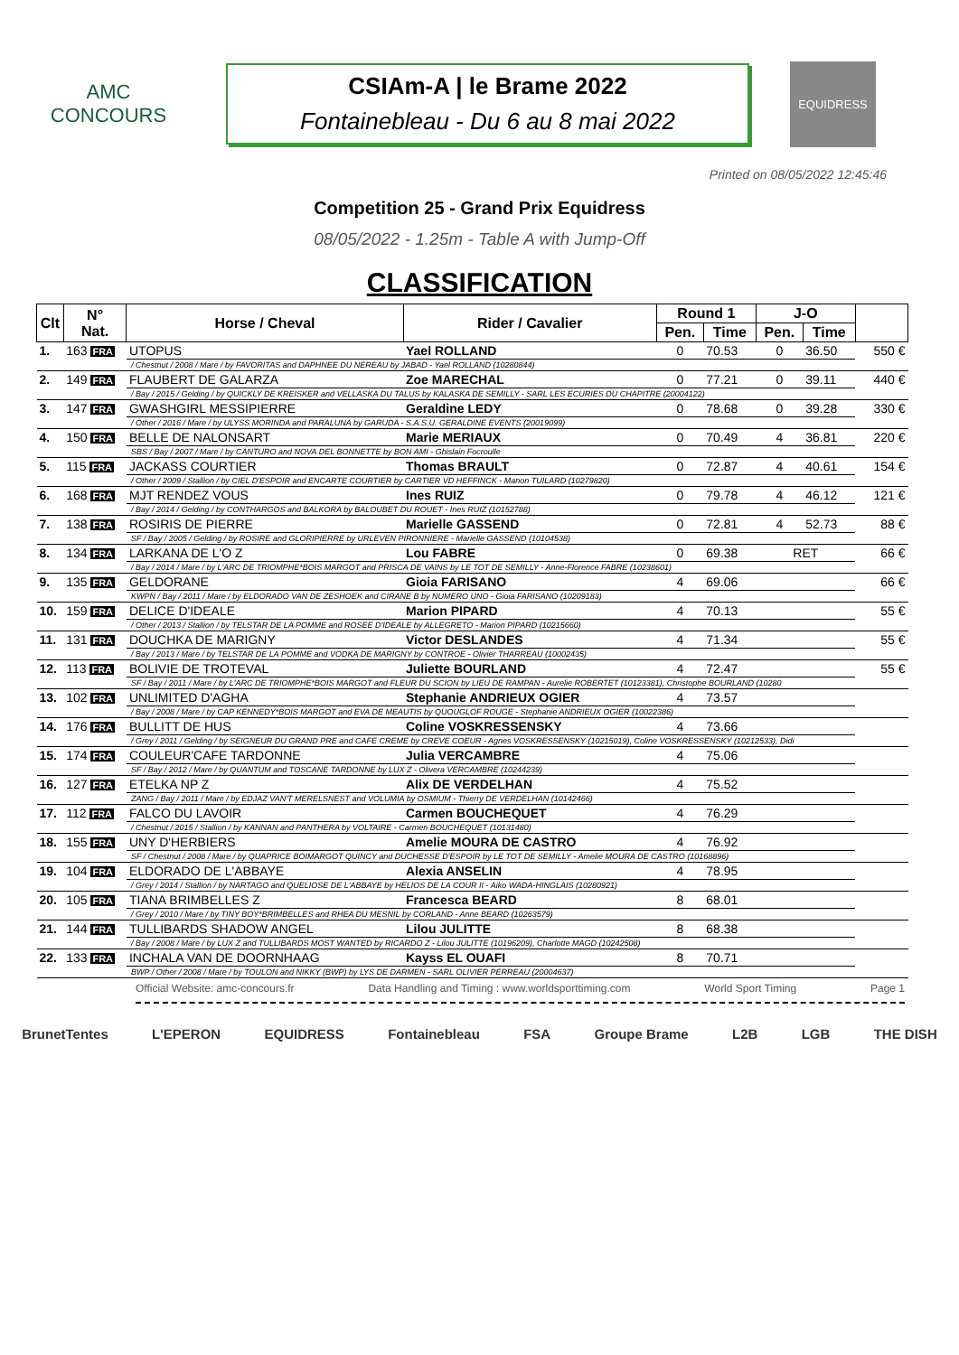AMC
CONCOURS
CSIAm-A | le Brame 2022
Fontainebleau - Du 6 au 8 mai 2022
EQUIDRESS
Printed on 08/05/2022 12:45:46
Competition 25 - Grand Prix Equidress
08/05/2022 - 1.25m - Table A with Jump-Off
CLASSIFICATION
| Clt | N° Nat. | Horse / Cheval | Rider / Cavalier | Round 1 | | J-O | | |
| --- | --- | --- | --- | --- | --- | --- | --- | --- |
| | | | | Pen. | Time | Pen. | Time | |
| 1. | 163 FRA | UTOPUS | Yael ROLLAND | 0 | 70.53 | 0 | 36.50 | 550 € |
| | | / Chestnut / 2008 / Mare / by FAVORITAS and DAPHNEE DU NEREAU by JABAD - Yael ROLLAND (10280844) | | | | | | |
| 2. | 149 FRA | FLAUBERT DE GALARZA | Zoe MARECHAL | 0 | 77.21 | 0 | 39.11 | 440 € |
| | | / Bay / 2015 / Gelding / by QUICKLY DE KREISKER and VELLASKA DU TALUS by KALASKA DE SEMILLY - SARL LES ECURIES DU CHAPITRE (20004122) | | | | | | |
| 3. | 147 FRA | GWASHGIRL MESSIPIERRE | Geraldine LEDY | 0 | 78.68 | 0 | 39.28 | 330 € |
| | | / Other / 2016 / Mare / by ULYSS MORINDA and PARALUNA by GARUDA - S.A.S.U. GERALDINE EVENTS (20019099) | | | | | | |
| 4. | 150 FRA | BELLE DE NALONSART | Marie MERIAUX | 0 | 70.49 | 4 | 36.81 | 220 € |
| | | SBS / Bay / 2007 / Mare / by CANTURO and NOVA DEL BONNETTE by BON AMI - Ghislain Focroulle | | | | | | |
| 5. | 115 FRA | JACKASS COURTIER | Thomas BRAULT | 0 | 72.87 | 4 | 40.61 | 154 € |
| | | / Other / 2009 / Stallion / by CIEL D'ESPOIR and ENCARTE COURTIER by CARTIER VD HEFFINCK - Manon TUILARD (10279820) | | | | | | |
| 6. | 168 FRA | MJT RENDEZ VOUS | Ines RUIZ | 0 | 79.78 | 4 | 46.12 | 121 € |
| | | / Bay / 2014 / Gelding / by CONTHARGOS and BALKORA by BALOUBET DU ROUET - Ines RUIZ (10152788) | | | | | | |
| 7. | 138 FRA | ROSIRIS DE PIERRE | Marielle GASSEND | 0 | 72.81 | 4 | 52.73 | 88 € |
| | | SF / Bay / 2005 / Gelding / by ROSIRE and GLORIPIERRE by URLEVEN PIRONNIERE - Marielle GASSEND (10104538) | | | | | | |
| 8. | 134 FRA | LARKANA DE L'O Z | Lou FABRE | 0 | 69.38 | RET | | 66 € |
| | | / Bay / 2014 / Mare / by L'ARC DE TRIOMPHE*BOIS MARGOT and PRISCA DE VAINS by LE TOT DE SEMILLY - Anne-Florence FABRE (10238601) | | | | | | |
| 9. | 135 FRA | GELDORANE | Gioia FARISANO | 4 | 69.06 | | | 66 € |
| | | KWPN / Bay / 2011 / Mare / by ELDORADO VAN DE ZESHOEK and CIRANE B by NUMERO UNO - Gioia FARISANO (10209183) | | | | | | |
| 10. | 159 FRA | DELICE D'IDEALE | Marion PIPARD | 4 | 70.13 | | | 55 € |
| | | / Other / 2013 / Stallion / by TELSTAR DE LA POMME and ROSEE D'IDEALE by ALLEGRETO - Marion PIPARD (10215660) | | | | | | |
| 11. | 131 FRA | DOUCHKA DE MARIGNY | Victor DESLANDES | 4 | 71.34 | | | 55 € |
| | | / Bay / 2013 / Mare / by TELSTAR DE LA POMME and VODKA DE MARIGNY by CONTROE - Olivier THARREAU (10002435) | | | | | | |
| 12. | 113 FRA | BOLIVIE DE TROTEVAL | Juliette BOURLAND | 4 | 72.47 | | | 55 € |
| | | SF / Bay / 2011 / Mare / by L'ARC DE TRIOMPHE*BOIS MARGOT and FLEUR DU SCION by LIEU DE RAMPAN - Aurelie ROBERTET (10123381), Christophe BOURLAND (10280 | | | | | | |
| 13. | 102 FRA | UNLIMITED D'AGHA | Stephanie ANDRIEUX OGIER | 4 | 73.57 | | | |
| | | / Bay / 2008 / Mare / by CAP KENNEDY*BOIS MARGOT and EVA DE MEAUTIS by QUOUGLOF ROUGE - Stephanie ANDRIEUX OGIER (10022386) | | | | | | |
| 14. | 176 FRA | BULLITT DE HUS | Coline VOSKRESSENSKY | 4 | 73.66 | | | |
| | | / Grey / 2011 / Gelding / by SEIGNEUR DU GRAND PRE and CAFE CREME by CREVE COEUR - Agnes VOSKRESSENSKY (10215019), Coline VOSKRESSENSKY (10212533), Didi | | | | | | |
| 15. | 174 FRA | COULEUR'CAFE TARDONNE | Julia VERCAMBRE | 4 | 75.06 | | | |
| | | SF / Bay / 2012 / Mare / by QUANTUM and TOSCANE TARDONNE by LUX Z - Olivera VERCAMBRE (10244239) | | | | | | |
| 16. | 127 FRA | ETELKA NP Z | Alix DE VERDELHAN | 4 | 75.52 | | | |
| | | ZANG / Bay / 2011 / Mare / by EDJAZ VAN'T MERELSNEST and VOLUMIA by OSMIUM - Thierry DE VERDELHAN (10142466) | | | | | | |
| 17. | 112 FRA | FALCO DU LAVOIR | Carmen BOUCHEQUET | 4 | 76.29 | | | |
| | | / Chestnut / 2015 / Stallion / by KANNAN and PANTHERA by VOLTAIRE - Carmen BOUCHEQUET (10131480) | | | | | | |
| 18. | 155 FRA | UNY D'HERBIERS | Amelie MOURA DE CASTRO | 4 | 76.92 | | | |
| | | SF / Chestnut / 2008 / Mare / by QUAPRICE BOIMARGOT QUINCY and DUCHESSE D'ESPOIR by LE TOT DE SEMILLY - Amelie MOURA DE CASTRO (10168896) | | | | | | |
| 19. | 104 FRA | ELDORADO DE L'ABBAYE | Alexia ANSELIN | 4 | 78.95 | | | |
| | | / Grey / 2014 / Stallion / by NARTAGO and QUELIOSE DE L'ABBAYE by HELIOS DE LA COUR II - Aiko WADA-HINGLAIS (10280921) | | | | | | |
| 20. | 105 FRA | TIANA BRIMBELLES Z | Francesca BEARD | 8 | 68.01 | | | |
| | | / Grey / 2010 / Mare / by TINY BOY*BRIMBELLES and RHEA DU MESNIL by CORLAND - Anne BEARD (10263579) | | | | | | |
| 21. | 144 FRA | TULLIBARDS SHADOW ANGEL | Lilou JULITTE | 8 | 68.38 | | | |
| | | / Bay / 2008 / Mare / by LUX Z and TULLIBARDS MOST WANTED by RICARDO Z - Lilou JULITTE (10196209), Charlotte MAGD (10242508) | | | | | | |
| 22. | 133 FRA | INCHALA VAN DE DOORNHAAG | Kayss EL OUAFI | 8 | 70.71 | | | |
| | | BWP / Other / 2008 / Mare / by TOULON and NIKKY (BWP) by LYS DE DARMEN - SARL OLIVIER PERREAU (20004637) | | | | | | |
Official Website: amc-concours.fr Data Handling and Timing : www.worldsporttiming.com World Sport Timing Page 1
BrunetTentes L'EPERON EQUIDRESS Fontainebleau FSA Groupe Brame L2B LGB THE DISH